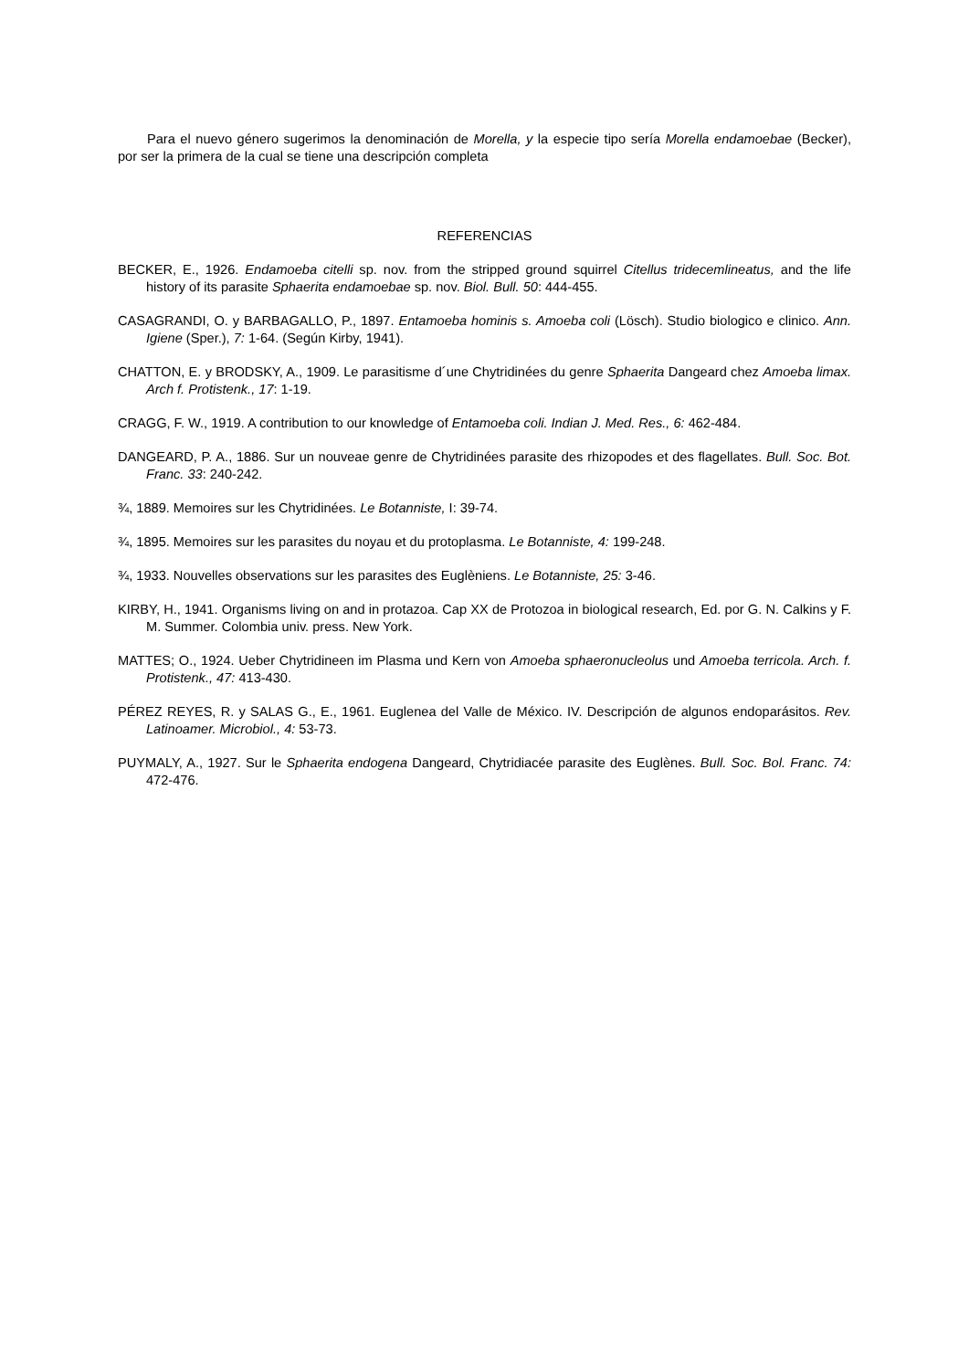Para el nuevo género sugerimos la denominación de Morella, y la especie tipo sería Morella endamoebae (Becker), por ser la primera de la cual se tiene una descripción completa
REFERENCIAS
BECKER, E., 1926. Endamoeba citelli sp. nov. from the stripped ground squirrel Citellus tridecemlineatus, and the life history of its parasite Sphaerita endamoebae sp. nov. Biol. Bull. 50: 444-455.
CASAGRANDI, O. y BARBAGALLO, P., 1897. Entamoeba hominis s. Amoeba coli (Lösch). Studio biologico e clinico. Ann. Igiene (Sper.), 7: 1-64. (Según Kirby, 1941).
CHATTON, E. y BRODSKY, A., 1909. Le parasitisme d´une Chytridinées du genre Sphaerita Dangeard chez Amoeba limax. Arch f. Protistenk., 17: 1-19.
CRAGG, F. W., 1919. A contribution to our knowledge of Entamoeba coli. Indian J. Med. Res., 6: 462-484.
DANGEARD, P. A., 1886. Sur un nouveae genre de Chytridinées parasite des rhizopodes et des flagellates. Bull. Soc. Bot. Franc. 33: 240-242.
¾, 1889. Memoires sur les Chytridinées. Le Botanniste, I: 39-74.
¾, 1895. Memoires sur les parasites du noyau et du protoplasma. Le Botanniste, 4: 199-248.
¾, 1933. Nouvelles observations sur les parasites des Euglèniens. Le Botanniste, 25: 3-46.
KIRBY, H., 1941. Organisms living on and in protazoa. Cap XX de Protozoa in biological research, Ed. por G. N. Calkins y F. M. Summer. Colombia univ. press. New York.
MATTES; O., 1924. Ueber Chytridineen im Plasma und Kern von Amoeba sphaeronucleolus und Amoeba terricola. Arch. f. Protistenk., 47: 413-430.
PÉREZ REYES, R. y SALAS G., E., 1961. Euglenea del Valle de México. IV. Descripción de algunos endoparásitos. Rev. Latinoamer. Microbiol., 4: 53-73.
PUYMALY, A., 1927. Sur le Sphaerita endogena Dangeard, Chytridiacée parasite des Euglènes. Bull. Soc. Bol. Franc. 74: 472-476.